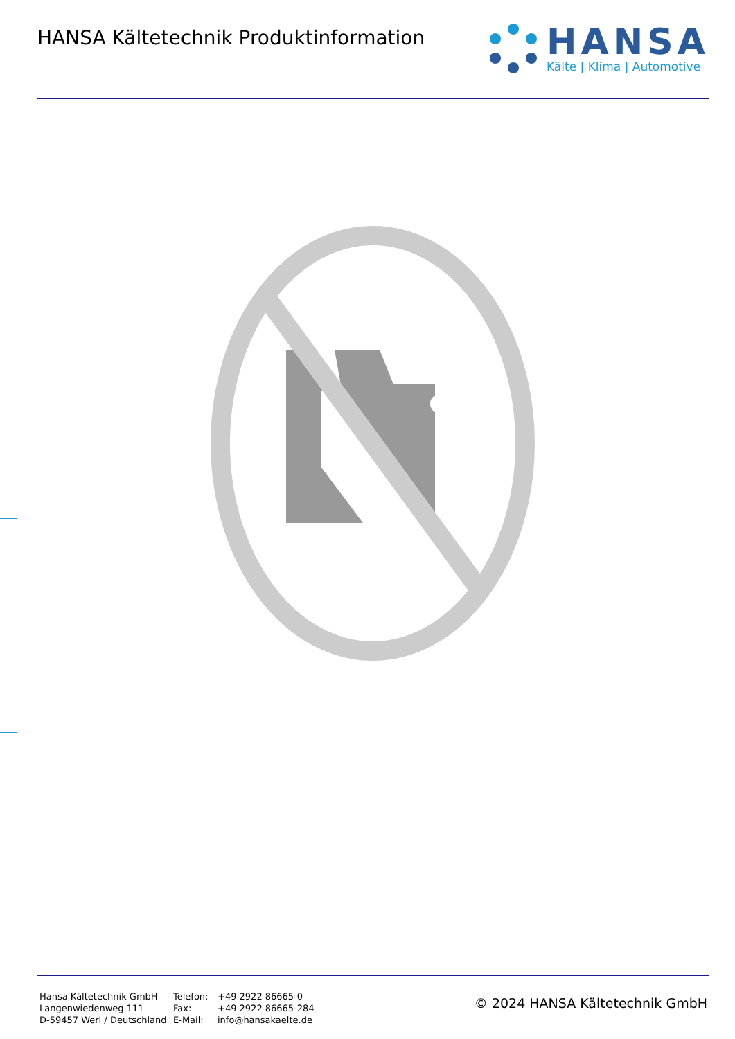HANSA Kältetechnik Produktinformation
HANSA
Kälte | Klima | Automotive
Hansa Kältetechnik GmbH
Langenwiedenweg 111
D-59457 Werl / Deutschland
Telefon:
Fax:
E-Mail:
+49 2922 86665-0
+49 2922 86665-284
info@hansakaelte.de
© 2024 HANSA Kältetechnik GmbH